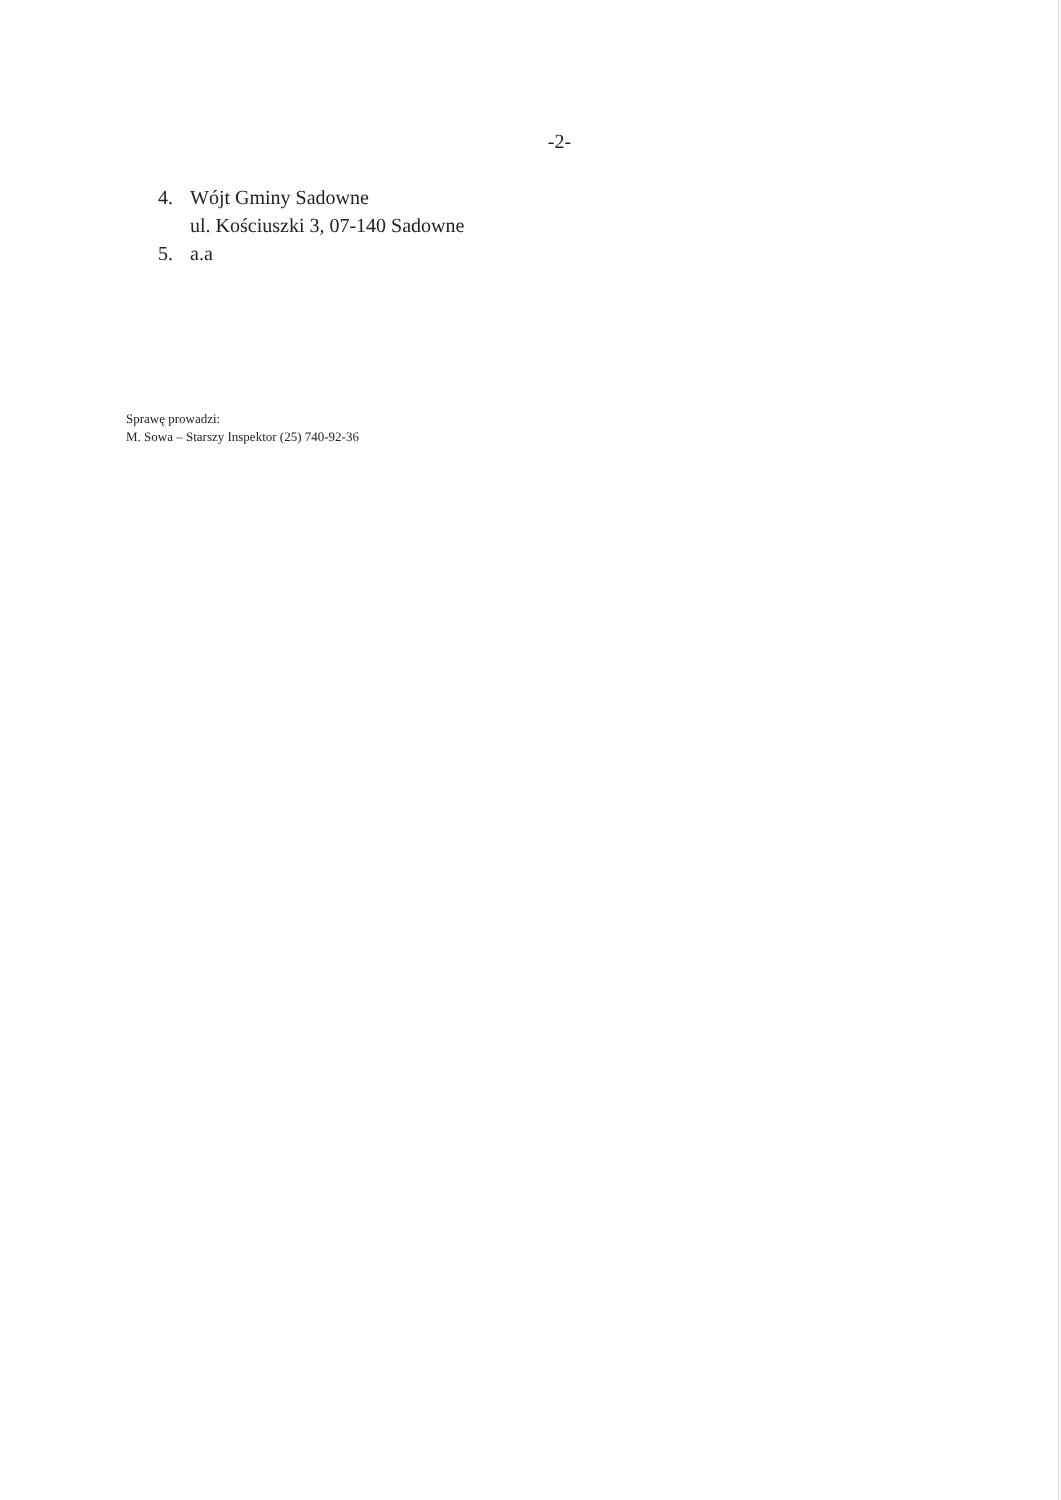-2-
4. Wójt Gminy Sadowne
ul. Kościuszki 3, 07-140 Sadowne
5. a.a
Sprawę prowadzi:
M. Sowa – Starszy Inspektor (25) 740-92-36